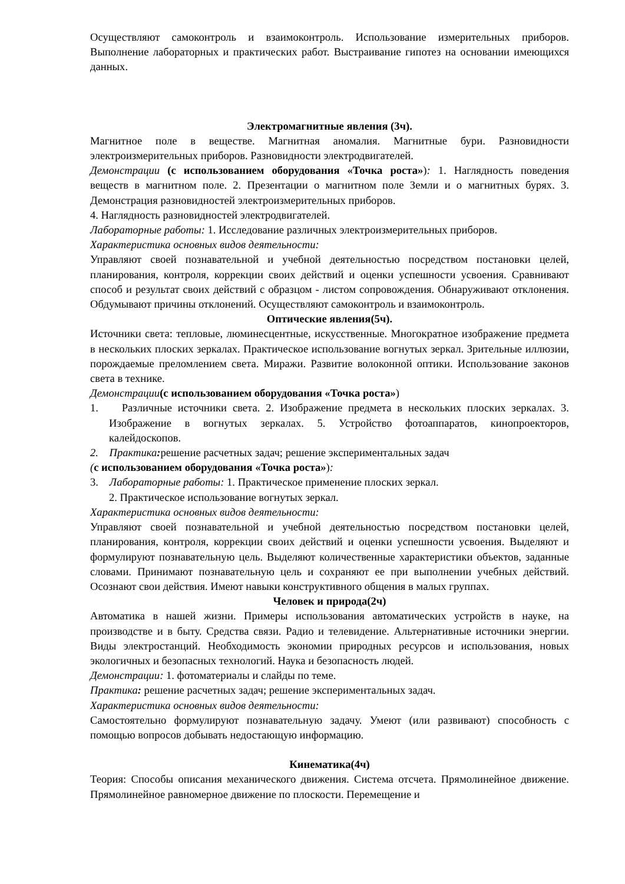Осуществляют самоконтроль и взаимоконтроль. Использование измерительных приборов. Выполнение лабораторных и практических работ. Выстраивание гипотез на основании имеющихся данных.
Электромагнитные явления (3ч).
Магнитное поле в веществе. Магнитная аномалия. Магнитные бури. Разновидности электроизмерительных приборов. Разновидности электродвигателей.
Демонстрации (с использованием оборудования «Точка роста»): 1. Наглядность поведения веществ в магнитном поле. 2. Презентации о магнитном поле Земли и о магнитных бурях. 3. Демонстрация разновидностей электроизмерительных приборов.
4. Наглядность разновидностей электродвигателей.
Лабораторные работы: 1. Исследование различных электроизмерительных приборов.
Характеристика основных видов деятельности:
Управляют своей познавательной и учебной деятельностью посредством постановки целей, планирования, контроля, коррекции своих действий и оценки успешности усвоения. Сравнивают способ и результат своих действий с образцом - листом сопровождения. Обнаруживают отклонения. Обдумывают причины отклонений. Осуществляют самоконтроль и взаимоконтроль.
Оптические явления(5ч).
Источники света: тепловые, люминесцентные, искусственные. Многократное изображение предмета в нескольких плоских зеркалах. Практическое использование вогнутых зеркал. Зрительные иллюзии, порождаемые преломлением света. Миражи. Развитие волоконной оптики. Использование законов света в технике.
Демонстрации(с использованием оборудования «Точка роста»)
1. Различные источники света. 2. Изображение предмета в нескольких плоских зеркалах. 3. Изображение в вогнутых зеркалах. 5. Устройство фотоаппаратов, кинопроекторов, калейдоскопов.
2. Практика: решение расчетных задач; решение экспериментальных задач
(с использованием оборудования «Точка роста»):
3. Лабораторные работы: 1. Практическое применение плоских зеркал.
2. Практическое использование вогнутых зеркал.
Характеристика основных видов деятельности:
Управляют своей познавательной и учебной деятельностью посредством постановки целей, планирования, контроля, коррекции своих действий и оценки успешности усвоения. Выделяют и формулируют познавательную цель. Выделяют количественные характеристики объектов, заданные словами. Принимают познавательную цель и сохраняют ее при выполнении учебных действий. Осознают свои действия. Имеют навыки конструктивного общения в малых группах.
Человек и природа(2ч)
Автоматика в нашей жизни. Примеры использования автоматических устройств в науке, на производстве и в быту. Средства связи. Радио и телевидение. Альтернативные источники энергии. Виды электростанций. Необходимость экономии природных ресурсов и использования, новых экологичных и безопасных технологий. Наука и безопасность людей.
Демонстрации: 1. фотоматериалы и слайды по теме.
Практика: решение расчетных задач; решение экспериментальных задач.
Характеристика основных видов деятельности:
Самостоятельно формулируют познавательную задачу. Умеют (или развивают) способность с помощью вопросов добывать недостающую информацию.
Кинематика(4ч)
Теория: Способы описания механического движения. Система отсчета. Прямолинейное движение. Прямолинейное равномерное движение по плоскости. Перемещение и